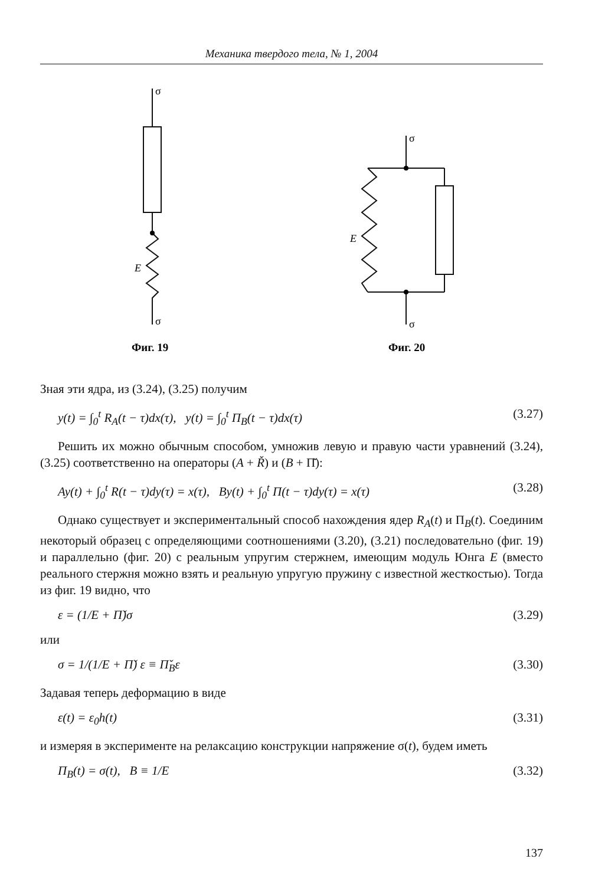Механика твердого тела, № 1, 2004
σ
σ
E
σ
σ
E
Фиг. 19
Фиг. 20
Зная эти ядра, из (3.24), (3.25) получим
y(t) = ∫<sub>0</sub><sup>t</sup> R<sub>A</sub>(t − τ)dx(τ), y(t) = ∫<sub>0</sub><sup>t</sup> Π<sub>B</sub>(t − τ)dx(τ) (3.27)
Решить их можно обычным способом, умножив левую и правую части уравнений (3.24), (3.25) соответственно на операторы (A + Ř) и (B + Π̌):
Ay(t) + ∫<sub>0</sub><sup>t</sup> R(t − τ)dy(τ) = x(τ), By(t) + ∫<sub>0</sub><sup>t</sup> Π(t − τ)dy(τ) = x(τ) (3.28)
Однако существует и экспериментальный способ нахождения ядер R<sub>A</sub>(t) и Π<sub>B</sub>(t). Соединим некоторый образец с определяющими соотношениями (3.20), (3.21) последовательно (фиг. 19) и параллельно (фиг. 20) с реальным упругим стержнем, имеющим модуль Юнга E (вместо реального стержня можно взять и реальную упругую пружину с известной жесткостью). Тогда из фиг. 19 видно, что
ε = (1/E + Π̌)σ (3.29)
или
σ = 1/(1/E + Π̌) ε ≡ Π̌<sub>B</sub>ε (3.30)
Задавая теперь деформацию в виде
ε(t) = ε<sub>0</sub>h(t) (3.31)
и измеряя в эксперименте на релаксацию конструкции напряжение σ(t), будем иметь
Π<sub>B</sub>(t) = σ(t), B ≡ 1/E (3.32)
137